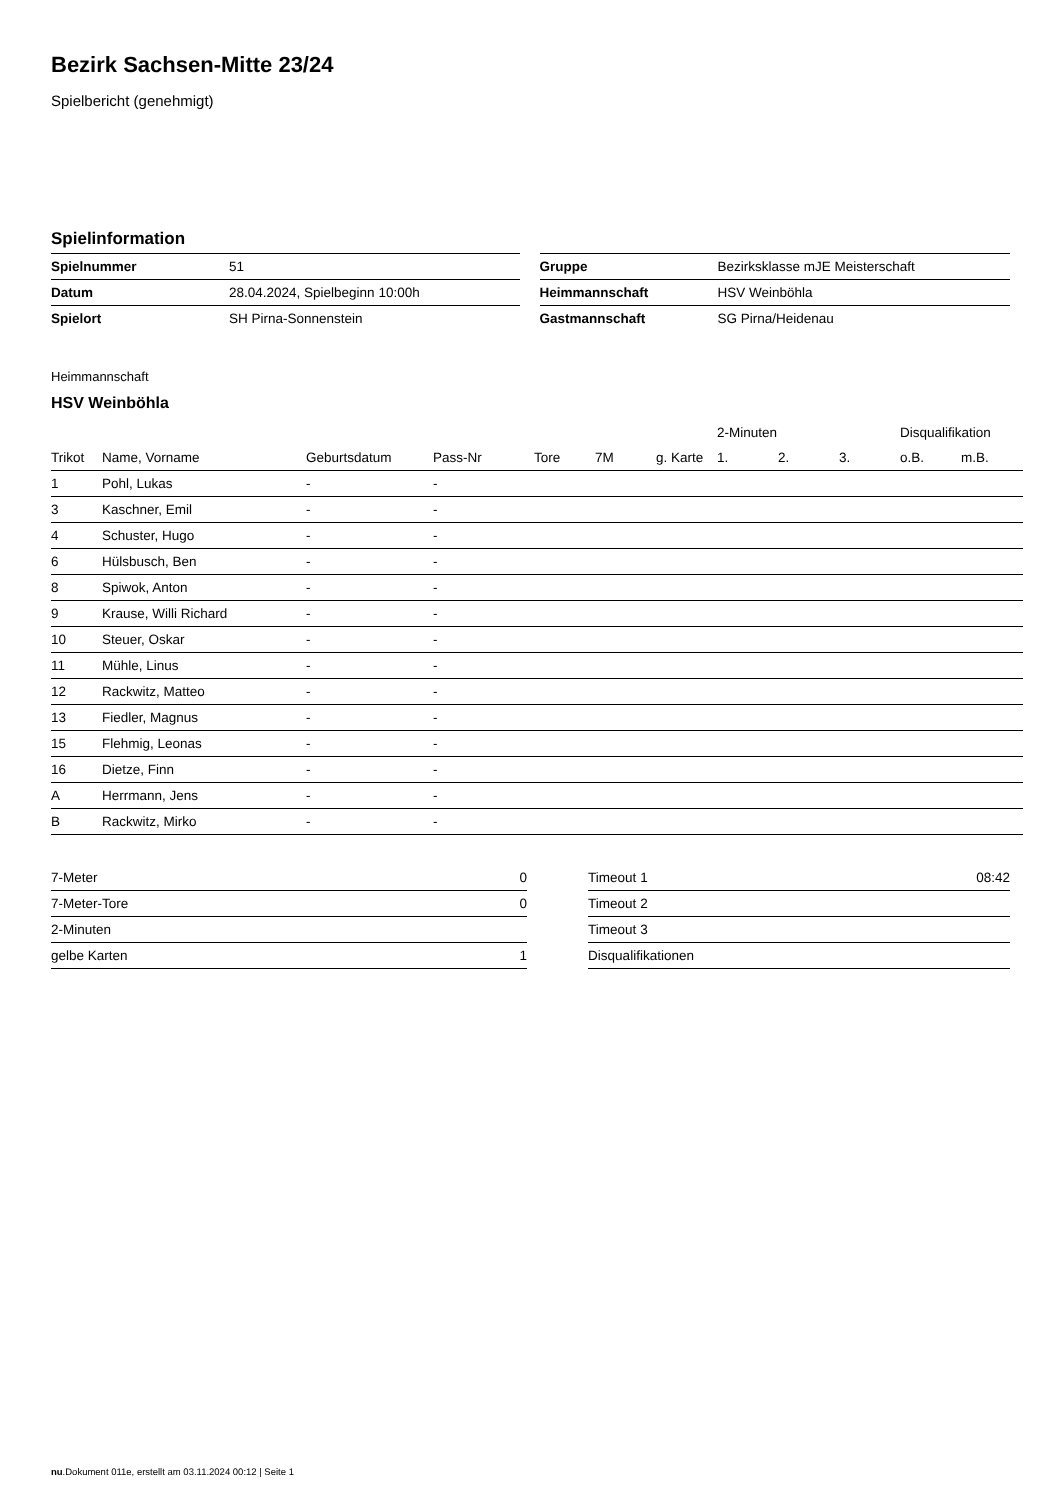Bezirk Sachsen-Mitte 23/24
Spielbericht (genehmigt)
Spielinformation
| Spielnummer | 51 |
| Datum | 28.04.2024, Spielbeginn 10:00h |
| Spielort | SH Pirna-Sonnenstein |
| Gruppe | Bezirksklasse mJE Meisterschaft |
| Heimmannschaft | HSV Weinböhla |
| Gastmannschaft | SG Pirna/Heidenau |
Heimmannschaft
HSV Weinböhla
| | | | | | | | | 2-Minuten | | | Disqualifikation | |
| --- | --- | --- | --- | --- | --- | --- | --- | --- | --- | --- | --- | --- |
| Trikot | Name, Vorname | Geburtsdatum | Pass-Nr | Tore | 7M | g. Karte | | 1. | 2. | 3. | o.B. | m.B. |
| 1 | Pohl, Lukas | - | - | | | | | | | | | |
| 3 | Kaschner, Emil | - | - | | | | | | | | | |
| 4 | Schuster, Hugo | - | - | | | | | | | | | |
| 6 | Hülsbusch, Ben | - | - | | | | | | | | | |
| 8 | Spiwok, Anton | - | - | | | | | | | | | |
| 9 | Krause, Willi Richard | - | - | | | | | | | | | |
| 10 | Steuer, Oskar | - | - | | | | | | | | | |
| 11 | Mühle, Linus | - | - | | | | | | | | | |
| 12 | Rackwitz, Matteo | - | - | | | | | | | | | |
| 13 | Fiedler, Magnus | - | - | | | | | | | | | |
| 15 | Flehmig, Leonas | - | - | | | | | | | | | |
| 16 | Dietze, Finn | - | - | | | | | | | | | |
| A | Herrmann, Jens | - | - | | | | | | | | | |
| B | Rackwitz, Mirko | - | - | | | | | | | | | |
| 7-Meter | 0 |
| 7-Meter-Tore | 0 |
| 2-Minuten | |
| gelbe Karten | 1 |
| Timeout 1 | 08:42 |
| Timeout 2 | |
| Timeout 3 | |
| Disqualifikationen | |
nu.Dokument 011e, erstellt am 03.11.2024 00:12 | Seite 1